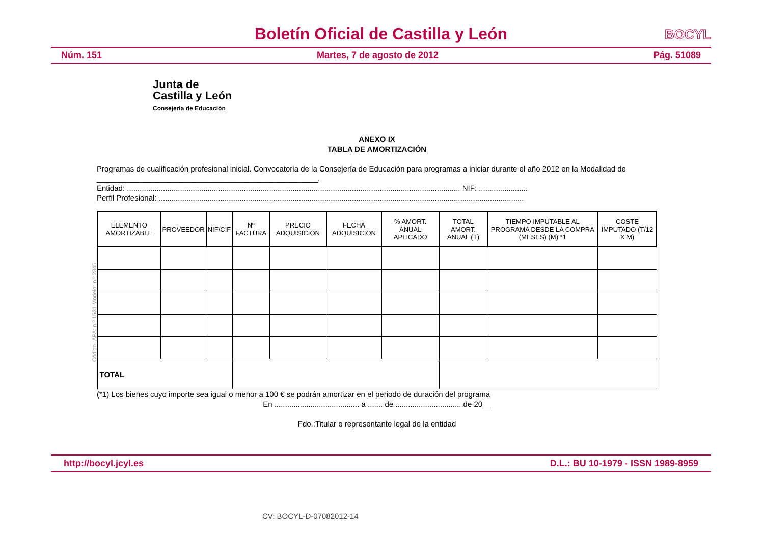Boletín Oficial de Castilla y León
BOCYL
Núm. 151 Martes, 7 de agosto de 2012 Pág. 51089
Junta de
Castilla y León
Consejería de Educación
ANEXO IX
TABLA DE AMORTIZACIÓN
Programas de cualificación profesional inicial. Convocatoria de la Consejería de Educación para programas a iniciar durante el año 2012 en la Modalidad de ____________________________________________________.
Entidad: ............................................................................................................................................................. NIF: .......................
Perfil Profesional: ............................................................................................................................................................................
| ELEMENTO AMORTIZABLE | PROVEEDOR | NIF/CIF | Nº FACTURA | PRECIO ADQUISICIÓN | FECHA ADQUISICIÓN | % AMORT. ANUAL APLICADO | TOTAL AMORT. ANUAL (T) | TIEMPO IMPUTABLE AL PROGRAMA DESDE LA COMPRA (MESES) (M) *1 | COSTE IMPUTADO (T/12 X M) |
| --- | --- | --- | --- | --- | --- | --- | --- | --- | --- |
| TOTAL | | | | | | | | | |
(*1) Los bienes cuyo importe sea igual o menor a 100 € se podrán amortizar en el periodo de duración del programa
En ........................................ a ....... de ................................de 20__
Fdo.:Titular o representante legal de la entidad
Código IAPA: n.º 1531 Modelo: n.º 2345
http://bocyl.jcyl.es D.L.: BU 10-1979 - ISSN 1989-8959
CV: BOCYL-D-07082012-14